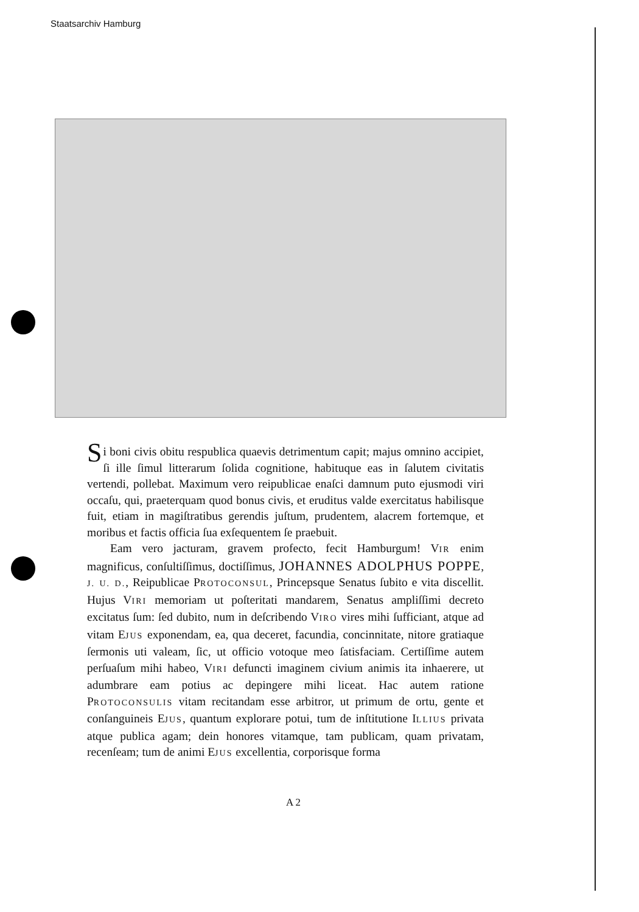Staatsarchiv Hamburg
Si boni civis obitu respublica quaevis detrimentum capit; majus omnino accipiet, ſi ille ſimul litterarum ſolida cognitione, habituque eas in ſalutem civitatis vertendi, pollebat. Maximum vero reipublicae enaſci damnum puto ejusmodi viri occaſu, qui, praeterquam quod bonus civis, et eruditus valde exercitatus habilisque fuit, etiam in magiſtratibus gerendis juſtum, prudentem, alacrem fortemque, et moribus et factis officia ſua exſequentem ſe praebuit.
Eam vero jacturam, gravem profecto, fecit Hamburgum! VIR enim magnificus, conſultiſſimus, doctiſſimus, JOHANNES ADOLPHUS POPPE, J. U. D., Reipublicae PROTOCONSUL, Princepsque Senatus ſubito e vita discellit. Hujus VIRI memoriam ut poſteritati mandarem, Senatus ampliſſimi decreto excitatus ſum: ſed dubito, num in deſcribendo VIRO vires mihi ſufficiant, atque ad vitam EJUS exponendam, ea, qua deceret, facundia, concinnitate, nitore gratiaque ſermonis uti valeam, ſic, ut officio votoque meo ſatisfaciam. Certiſſime autem perſuaſum mihi habeo, VIRI defuncti imaginem civium animis ita inhaerere, ut adumbrare eam potius ac depingere mihi liceat. Hac autem ratione PROTOCONSULIS vitam recitandam esse arbitror, ut primum de ortu, gente et conſanguineis EJUS, quantum explorare potui, tum de inſtitutione ILLIUS privata atque publica agam; dein honores vitamque, tam publicam, quam privatam, recenſeam; tum de animi EJUS excellentia, corporisque forma
A 2